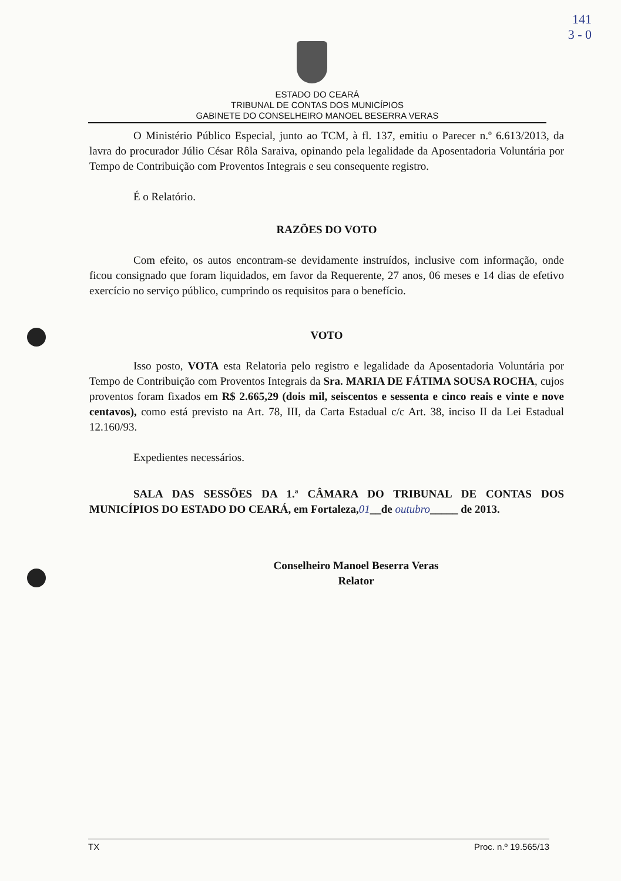141
3 - 0
ESTADO DO CEARÁ
TRIBUNAL DE CONTAS DOS MUNICÍPIOS
GABINETE DO CONSELHEIRO MANOEL BESERRA VERAS
O Ministério Público Especial, junto ao TCM, à fl. 137, emitiu o Parecer n.º 6.613/2013, da lavra do procurador Júlio César Rôla Saraiva, opinando pela legalidade da Aposentadoria Voluntária por Tempo de Contribuição com Proventos Integrais e seu consequente registro.
É o Relatório.
RAZÕES DO VOTO
Com efeito, os autos encontram-se devidamente instruídos, inclusive com informação, onde ficou consignado que foram liquidados, em favor da Requerente, 27 anos, 06 meses e 14 dias de efetivo exercício no serviço público, cumprindo os requisitos para o benefício.
VOTO
Isso posto, VOTA esta Relatoria pelo registro e legalidade da Aposentadoria Voluntária por Tempo de Contribuição com Proventos Integrais da Sra. MARIA DE FÁTIMA SOUSA ROCHA, cujos proventos foram fixados em R$ 2.665,29 (dois mil, seiscentos e sessenta e cinco reais e vinte e nove centavos), como está previsto na Art. 78, III, da Carta Estadual c/c Art. 38, inciso II da Lei Estadual 12.160/93.
Expedientes necessários.
SALA DAS SESSÕES DA 1.ª CÂMARA DO TRIBUNAL DE CONTAS DOS MUNICÍPIOS DO ESTADO DO CEARÁ, em Fortaleza,01__de outubro_____ de 2013.
Conselheiro Manoel Beserra Veras
Relator
TX Proc. n.º 19.565/13